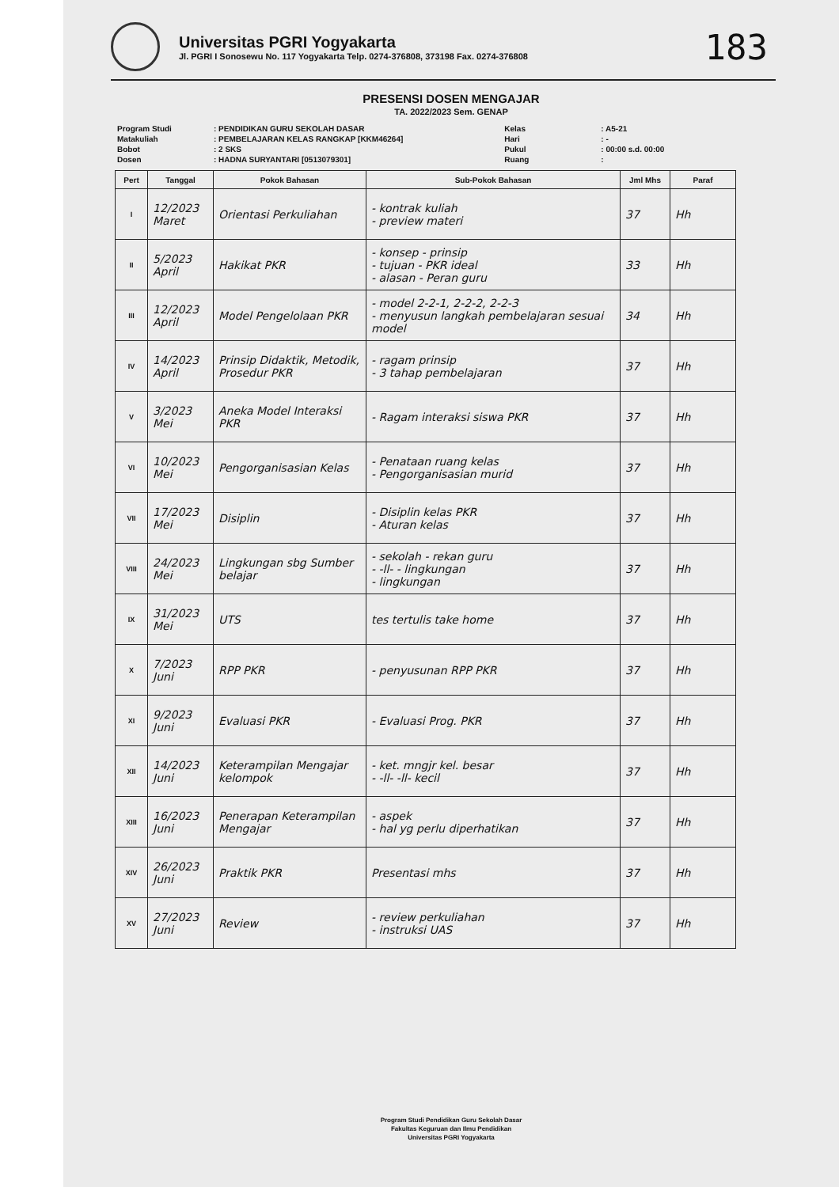Universitas PGRI Yogyakarta
Jl. PGRI I Sonosewu No. 117 Yogyakarta Telp. 0274-376808, 373198 Fax. 0274-376808
183
PRESENSI DOSEN MENGAJAR
TA. 2022/2023 Sem. GENAP
| Program Studi | : PENDIDIKAN GURU SEKOLAH DASAR |
| Matakuliah | : PEMBELAJARAN KELAS RANGKAP [KKM46264] |
| Bobot | : 2 SKS |
| Dosen | : HADNA SURYANTARI [0513079301] |
| Kelas | : A5-21 |
| Hari | : - |
| Pukul | : 00:00 s.d. 00:00 |
| Ruang | : |
| Pert | Tanggal | Pokok Bahasan | Sub-Pokok Bahasan | Jml Mhs | Paraf |
| --- | --- | --- | --- | --- | --- |
| I | 12/2023 Maret | Orientasi Perkuliahan | - kontrak kuliah - preview materi | 37 | Hh |
| II | 5/2023 April | Hakikat PKR | - konsep - prinsip - tujuan - PKR ideal - alasan - Peran guru | 33 | Hh |
| III | 12/2023 April | Model Pengelolaan PKR | - model 2-2-1, 2-2-2, 2-2-3 - menyusun langkah pembelajaran sesuai model | 34 | Hh |
| IV | 14/2023 April | Prinsip Didaktik, Metodik, Prosedur PKR | - ragam prinsip - 3 tahap pembelajaran | 37 | Hh |
| V | 3/2023 Mei | Aneka Model Interaksi PKR | - Ragam interaksi siswa PKR | 37 | Hh |
| VI | 10/2023 Mei | Pengorganisasian Kelas | - Penataan ruang kelas - Pengorganisasian murid | 37 | Hh |
| VII | 17/2023 Mei | Disiplin | - Disiplin kelas PKR - Aturan kelas | 37 | Hh |
| VIII | 24/2023 Mei | Lingkungan sbg Sumber belajar | - sekolah - rekan guru - -ll- - lingkungan - lingkungan | 37 | Hh |
| IX | 31/2023 Mei | UTS | tes tertulis take home | 37 | Hh |
| X | 7/2023 Juni | RPP PKR | - penyusunan RPP PKR | 37 | Hh |
| XI | 9/2023 Juni | Evaluasi PKR | - Evaluasi Prog. PKR | 37 | Hh |
| XII | 14/2023 Juni | Keterampilan Mengajar kelompok | - ket. mngjr kel. besar - -ll- -ll- kecil | 37 | Hh |
| XIII | 16/2023 Juni | Penerapan Keterampilan Mengajar | - aspek - hal yg perlu diperhatikan | 37 | Hh |
| XIV | 26/2023 Juni | Praktik PKR | Presentasi mhs | 37 | Hh |
| XV | 27/2023 Juni | Review | - review perkuliahan - instruksi UAS | 37 | Hh |
Program Studi Pendidikan Guru Sekolah Dasar
Fakultas Keguruan dan Ilmu Pendidikan
Universitas PGRI Yogyakarta